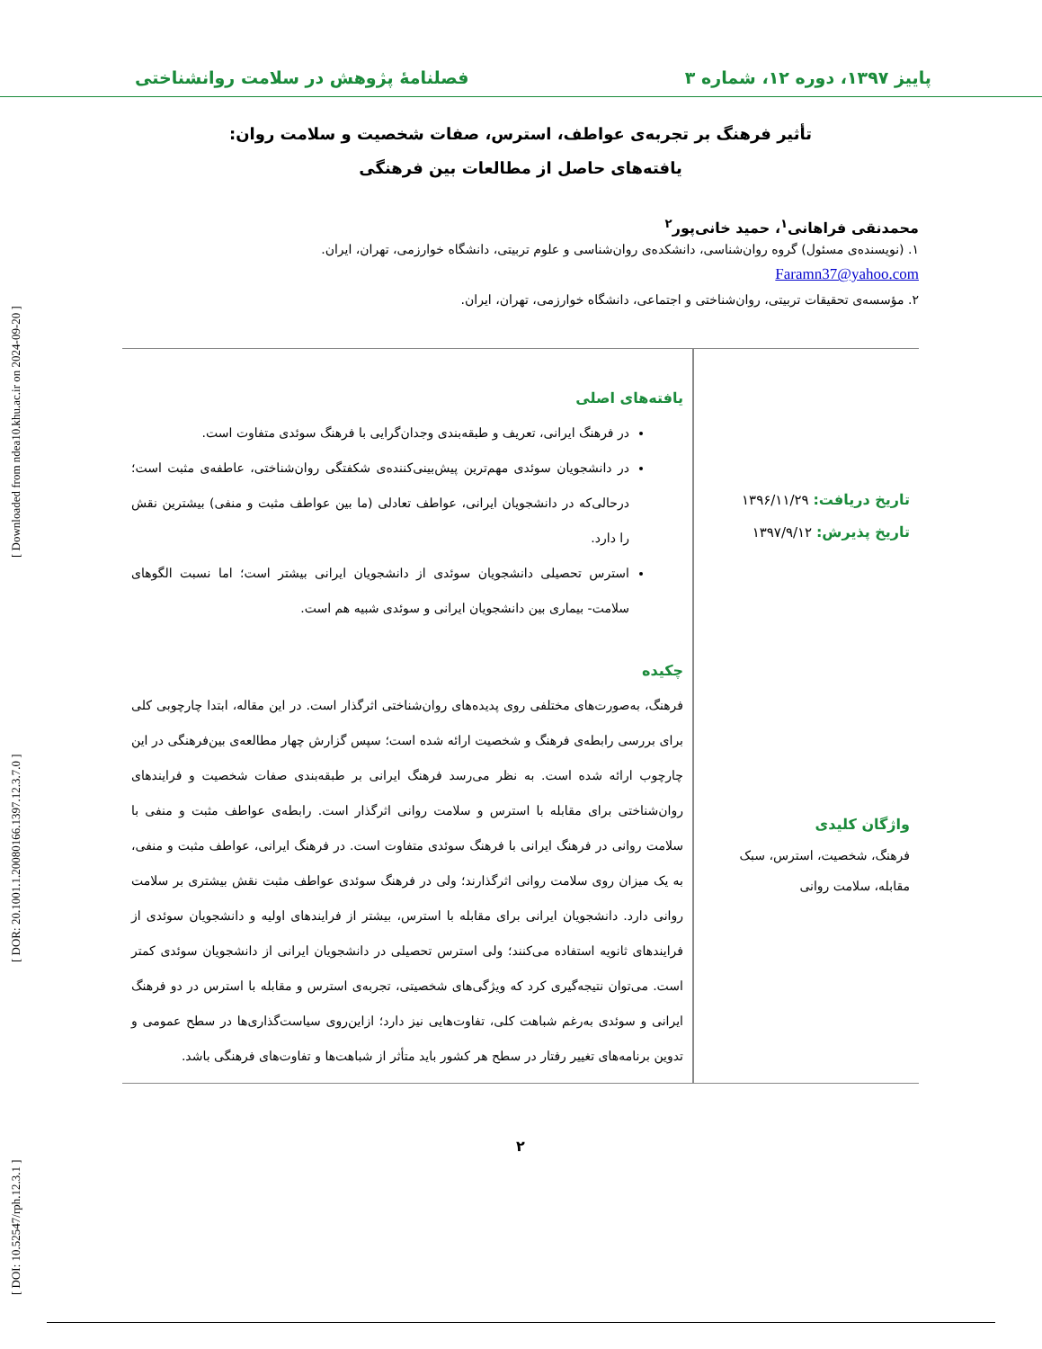[ DOI: 10.52547/rph.12.3.1 ] [ DOR: 20.1001.1.20080166.1397.12.3.7.0 ] [ Downloaded from ndea10.khu.ac.ir on 2024-09-20 ]
پاییز ۱۳۹۷، دوره ۱۲، شماره ۳ فصلنامۀ پژوهش در سلامت روانشناختی
تأثیر فرهنگ بر تجربه‌ی عواطف، استرس، صفات شخصیت و سلامت روان:
یافته‌های حاصل از مطالعات بین فرهنگی
محمدنقی فراهانی<sup>۱</sup>، حمید خانی‌پور<sup>۲</sup>
۱. (نویسنده‌ی مسئول) گروه روان‌شناسی، دانشکده‌ی روان‌شناسی و علوم تربیتی، دانشگاه خوارزمی، تهران، ایران.
Faramn37@yahoo.com
۲. مؤسسه‌ی تحقیقات تربیتی، روان‌شناختی و اجتماعی، دانشگاه خوارزمی، تهران، ایران.
تاریخ دریافت: ۱۳۹۶/۱۱/۲۹
تاریخ پذیرش: ۱۳۹۷/۹/۱۲
واژگان کلیدی
فرهنگ، شخصیت، استرس، سبک مقابله، سلامت روانی
یافته‌های اصلی
در فرهنگ ایرانی، تعریف و طبقه‌بندی وجدان‌گرایی با فرهنگ سوئدی متفاوت است.
در دانشجویان سوئدی مهم‌ترین پیش‌بینی‌کننده‌ی شکفتگی روان‌شناختی، عاطفه‌ی مثبت است؛ درحالی‌که در دانشجویان ایرانی، عواطف تعادلی (ما بین عواطف مثبت و منفی) بیشترین نقش را دارد.
استرس تحصیلی دانشجویان سوئدی از دانشجویان ایرانی بیشتر است؛ اما نسبت الگوهای سلامت- بیماری بین دانشجویان ایرانی و سوئدی شبیه هم است.
چکیده
فرهنگ، به‌صورت‌های مختلفی روی پدیده‌های روان‌شناختی اثرگذار است. در این مقاله، ابتدا چارچوبی کلی برای بررسی رابطه‌ی فرهنگ و شخصیت ارائه شده است؛ سپس گزارش چهار مطالعه‌ی بین‌فرهنگی در این چارچوب ارائه شده است. به نظر می‌رسد فرهنگ ایرانی بر طبقه‌بندی صفات شخصیت و فرایندهای روان‌شناختی برای مقابله با استرس و سلامت روانی اثرگذار است. رابطه‌ی عواطف مثبت و منفی با سلامت روانی در فرهنگ ایرانی با فرهنگ سوئدی متفاوت است. در فرهنگ ایرانی، عواطف مثبت و منفی، به یک میزان روی سلامت روانی اثرگذارند؛ ولی در فرهنگ سوئدی عواطف مثبت نقش بیشتری بر سلامت روانی دارد. دانشجویان ایرانی برای مقابله با استرس، بیشتر از فرایندهای اولیه و دانشجویان سوئدی از فرایندهای ثانویه استفاده می‌کنند؛ ولی استرس تحصیلی در دانشجویان ایرانی از دانشجویان سوئدی کمتر است. می‌توان نتیجه‌گیری کرد که ویژگی‌های شخصیتی، تجربه‌ی استرس و مقابله با استرس در دو فرهنگ ایرانی و سوئدی به‌رغم شباهت کلی، تفاوت‌هایی نیز دارد؛ ازاین‌روی سیاست‌گذاری‌ها در سطح عمومی و تدوین برنامه‌های تغییر رفتار در سطح هر کشور باید متأثر از شباهت‌ها و تفاوت‌های فرهنگی باشد.
۲